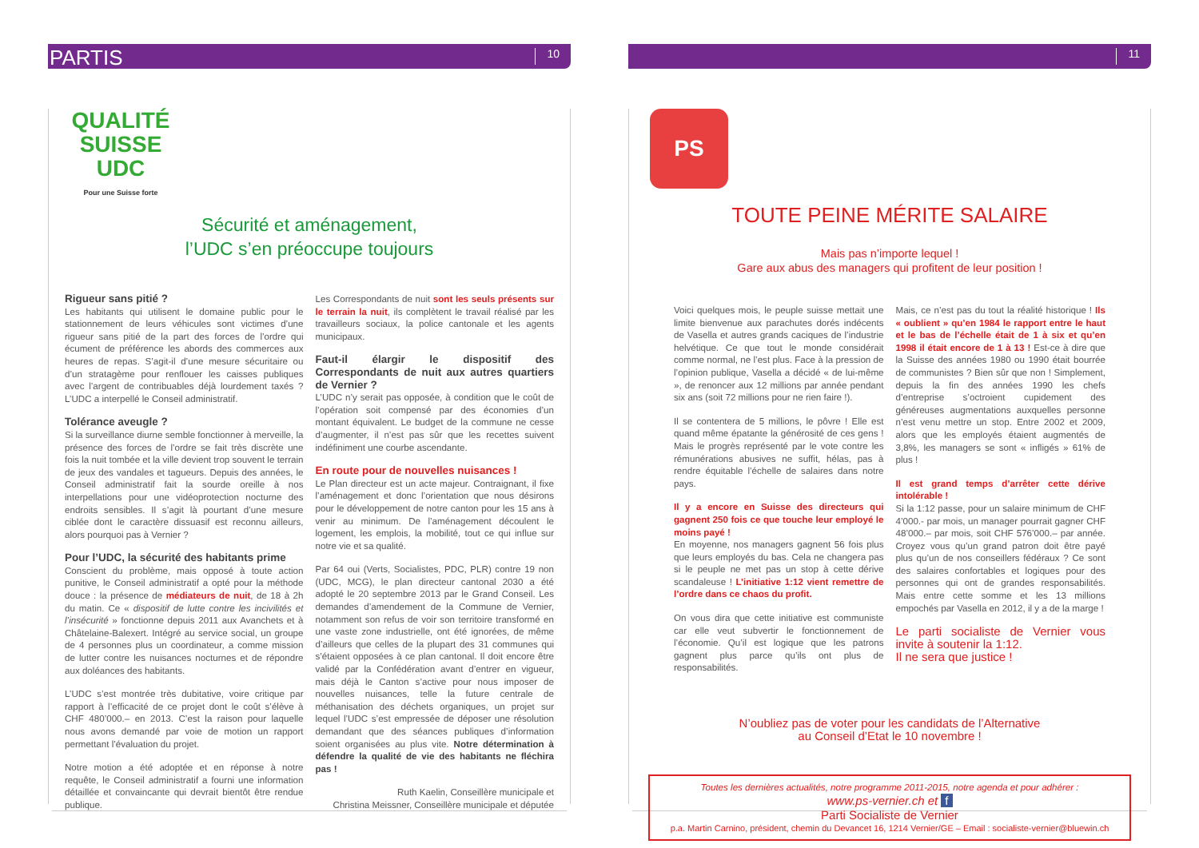PARTIS 10
QUALITÉ SUISSE
UDC
Pour une Suisse forte
Sécurité et aménagement,
l’UDC s’en préoccupe toujours
Rigueur sans pitié ?
Les habitants qui utilisent le domaine public pour le stationnement de leurs véhicules sont victimes d’une rigueur sans pitié de la part des forces de l’ordre qui écument de préférence les abords des commerces aux heures de repas. S’agit-il d’une mesure sécuritaire ou d’un stratagème pour renflouer les caisses publiques avec l’argent de contribuables déjà lourdement taxés ? L’UDC a interpellé le Conseil administratif.
Tolérance aveugle ?
Si la surveillance diurne semble fonctionner à merveille, la présence des forces de l’ordre se fait très discrète une fois la nuit tombée et la ville devient trop souvent le terrain de jeux des vandales et tagueurs. Depuis des années, le Conseil administratif fait la sourde oreille à nos interpellations pour une vidéoprotection nocturne des endroits sensibles. Il s’agit là pourtant d’une mesure ciblée dont le caractère dissuasif est reconnu ailleurs, alors pourquoi pas à Vernier ?
Pour l’UDC, la sécurité des habitants prime
Conscient du problème, mais opposé à toute action punitive, le Conseil administratif a opté pour la méthode douce : la présence de médiateurs de nuit, de 18 à 2h du matin. Ce « dispositif de lutte contre les incivilités et l’insécurité » fonctionne depuis 2011 aux Avanchets et à Châtelaine-Balexert. Intégré au service social, un groupe de 4 personnes plus un coordinateur, a comme mission de lutter contre les nuisances nocturnes et de répondre aux doléances des habitants.
L’UDC s’est montrée très dubitative, voire critique par rapport à l’efficacité de ce projet dont le coût s’élève à CHF 480’000.– en 2013. C’est la raison pour laquelle nous avons demandé par voie de motion un rapport permettant l’évaluation du projet.
Notre motion a été adoptée et en réponse à notre requête, le Conseil administratif a fourni une information détaillée et convaincante qui devrait bientôt être rendue publique.
Les Correspondants de nuit sont les seuls présents sur le terrain la nuit, ils complètent le travail réalisé par les travailleurs sociaux, la police cantonale et les agents municipaux.
Faut-il élargir le dispositif des Correspondants de nuit aux autres quartiers de Vernier ?
L’UDC n’y serait pas opposée, à condition que le coût de l’opération soit compensé par des économies d’un montant équivalent. Le budget de la commune ne cesse d’augmenter, il n’est pas sûr que les recettes suivent indéfiniment une courbe ascendante.
En route pour de nouvelles nuisances !
Le Plan directeur est un acte majeur. Contraignant, il fixe l’aménagement et donc l’orientation que nous désirons pour le développement de notre canton pour les 15 ans à venir au minimum. De l’aménagement découlent le logement, les emplois, la mobilité, tout ce qui influe sur notre vie et sa qualité.
Par 64 oui (Verts, Socialistes, PDC, PLR) contre 19 non (UDC, MCG), le plan directeur cantonal 2030 a été adopté le 20 septembre 2013 par le Grand Conseil. Les demandes d’amendement de la Commune de Vernier, notamment son refus de voir son territoire transformé en une vaste zone industrielle, ont été ignorées, de même d’ailleurs que celles de la plupart des 31 communes qui s’étaient opposées à ce plan cantonal. Il doit encore être validé par la Confédération avant d’entrer en vigueur, mais déjà le Canton s’active pour nous imposer de nouvelles nuisances, telle la future centrale de méthanisation des déchets organiques, un projet sur lequel l’UDC s’est empressée de déposer une résolution demandant que des séances publiques d’information soient organisées au plus vite. Notre détermination à défendre la qualité de vie des habitants ne fléchira pas !
Ruth Kaelin, Conseillère municipale et
Christina Meissner, Conseillère municipale et députée
11
PS
TOUTE PEINE MÉRITE SALAIRE
Mais pas n’importe lequel !
Gare aux abus des managers qui profitent de leur position !
Voici quelques mois, le peuple suisse mettait une limite bienvenue aux parachutes dorés indécents de Vasella et autres grands caciques de l’industrie helvétique. Ce que tout le monde considérait comme normal, ne l’est plus. Face à la pression de l’opinion publique, Vasella a décidé « de lui-même », de renoncer aux 12 millions par année pendant six ans (soit 72 millions pour ne rien faire !).
Il se contentera de 5 millions, le pôvre ! Elle est quand même épatante la générosité de ces gens ! Mais le progrès représenté par le vote contre les rémunérations abusives ne suffit, hélas, pas à rendre équitable l’échelle de salaires dans notre pays.
Il y a encore en Suisse des directeurs qui gagnent 250 fois ce que touche leur employé le moins payé !
En moyenne, nos managers gagnent 56 fois plus que leurs employés du bas. Cela ne changera pas si le peuple ne met pas un stop à cette dérive scandaleuse ! L’initiative 1:12 vient remettre de l’ordre dans ce chaos du profit.
On vous dira que cette initiative est communiste car elle veut subvertir le fonctionnement de l’économie. Qu’il est logique que les patrons gagnent plus parce qu’ils ont plus de responsabilités.
Mais, ce n’est pas du tout la réalité historique ! Ils « oublient » qu’en 1984 le rapport entre le haut et le bas de l’échelle était de 1 à six et qu’en 1998 il était encore de 1 à 13 ! Est-ce à dire que la Suisse des années 1980 ou 1990 était bourrée de communistes ? Bien sûr que non ! Simplement, depuis la fin des années 1990 les chefs d’entreprise s’octroient cupidement des généreuses augmentations auxquelles personne n’est venu mettre un stop. Entre 2002 et 2009, alors que les employés étaient augmentés de 3,8%, les managers se sont « infligés » 61% de plus !
Il est grand temps d’arrêter cette dérive intolérable !
Si la 1:12 passe, pour un salaire minimum de CHF 4’000.- par mois, un manager pourrait gagner CHF 48’000.– par mois, soit CHF 576’000.– par année. Croyez vous qu’un grand patron doit être payé plus qu’un de nos conseillers fédéraux ? Ce sont des salaires confortables et logiques pour des personnes qui ont de grandes responsabilités. Mais entre cette somme et les 13 millions empochés par Vasella en 2012, il y a de la marge !
Le parti socialiste de Vernier vous invite à soutenir la 1:12.
Il ne sera que justice !
N’oubliez pas de voter pour les candidats de l’Alternative
au Conseil d’Etat le 10 novembre !
Toutes les dernières actualités, notre programme 2011-2015, notre agenda et pour adhérer :
www.ps-vernier.ch et f
Parti Socialiste de Vernier
p.a. Martin Carnino, président, chemin du Devancet 16, 1214 Vernier/GE – Email : socialiste-vernier@bluewin.ch